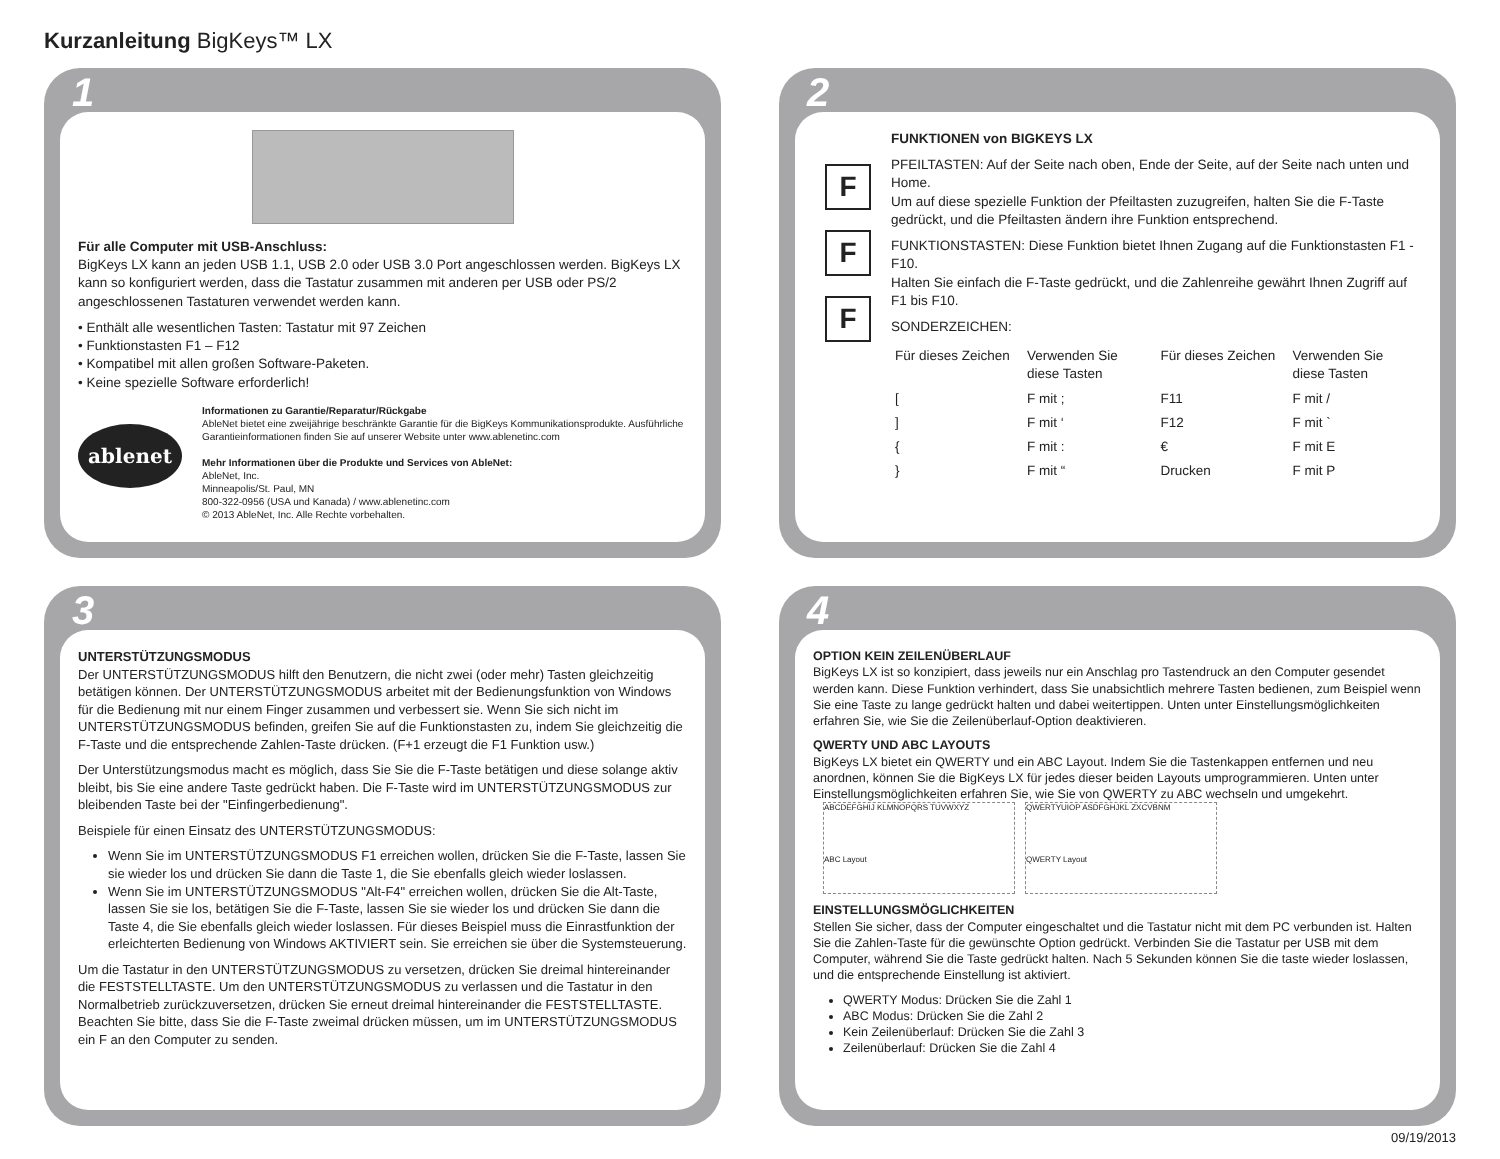Kurzanleitung BigKeys™ LX
1
Für alle Computer mit USB-Anschluss:
BigKeys LX kann an jeden USB 1.1, USB 2.0 oder USB 3.0 Port angeschlossen werden. BigKeys LX kann so konfiguriert werden, dass die Tastatur zusammen mit anderen per USB oder PS/2 angeschlossenen Tastaturen verwendet werden kann.
• Enthält alle wesentlichen Tasten: Tastatur mit 97 Zeichen
• Funktionstasten F1 – F12
• Kompatibel mit allen großen Software-Paketen.
• Keine spezielle Software erforderlich!
ablenet
Informationen zu Garantie/Reparatur/Rückgabe
AbleNet bietet eine zweijährige beschränkte Garantie für die BigKeys Kommunikationsprodukte. Ausführliche Garantieinformationen finden Sie auf unserer Website unter www.ablenetinc.com
Mehr Informationen über die Produkte und Services von AbleNet:
AbleNet, Inc.
Minneapolis/St. Paul, MN
800-322-0956 (USA und Kanada) / www.ablenetinc.com
© 2013 AbleNet, Inc. Alle Rechte vorbehalten.
2
F
F
F
FUNKTIONEN von BIGKEYS LX
PFEILTASTEN: Auf der Seite nach oben, Ende der Seite, auf der Seite nach unten und Home.
Um auf diese spezielle Funktion der Pfeiltasten zuzugreifen, halten Sie die F-Taste gedrückt, und die Pfeiltasten ändern ihre Funktion entsprechend.
FUNKTIONSTASTEN: Diese Funktion bietet Ihnen Zugang auf die Funktionstasten F1 - F10.
Halten Sie einfach die F-Taste gedrückt, und die Zahlenreihe gewährt Ihnen Zugriff auf F1 bis F10.
SONDERZEICHEN:
| Für dieses Zeichen | Verwenden Sie diese Tasten | Für dieses Zeichen | Verwenden Sie diese Tasten |
| --- | --- | --- | --- |
| [ | F mit ; | F11 | F mit / |
| ] | F mit ‘ | F12 | F mit ` |
| { | F mit : | € | F mit E |
| } | F mit “ | Drucken | F mit P |
3
UNTERSTÜTZUNGSMODUS
Der UNTERSTÜTZUNGSMODUS hilft den Benutzern, die nicht zwei (oder mehr) Tasten gleichzeitig betätigen können. Der UNTERSTÜTZUNGSMODUS arbeitet mit der Bedienungsfunktion von Windows für die Bedienung mit nur einem Finger zusammen und verbessert sie. Wenn Sie sich nicht im UNTERSTÜTZUNGSMODUS befinden, greifen Sie auf die Funktionstasten zu, indem Sie gleichzeitig die F-Taste und die entsprechende Zahlen-Taste drücken. (F+1 erzeugt die F1 Funktion usw.)
Der Unterstützungsmodus macht es möglich, dass Sie Sie die F-Taste betätigen und diese solange aktiv bleibt, bis Sie eine andere Taste gedrückt haben. Die F-Taste wird im UNTERSTÜTZUNGSMODUS zur bleibenden Taste bei der "Einfingerbedienung".
Beispiele für einen Einsatz des UNTERSTÜTZUNGSMODUS:
Wenn Sie im UNTERSTÜTZUNGSMODUS F1 erreichen wollen, drücken Sie die F-Taste, lassen Sie sie wieder los und drücken Sie dann die Taste 1, die Sie ebenfalls gleich wieder loslassen.
Wenn Sie im UNTERSTÜTZUNGSMODUS "Alt-F4" erreichen wollen, drücken Sie die Alt-Taste, lassen Sie sie los, betätigen Sie die F-Taste, lassen Sie sie wieder los und drücken Sie dann die Taste 4, die Sie ebenfalls gleich wieder loslassen. Für dieses Beispiel muss die Einrastfunktion der erleichterten Bedienung von Windows AKTIVIERT sein. Sie erreichen sie über die Systemsteuerung.
Um die Tastatur in den UNTERSTÜTZUNGSMODUS zu versetzen, drücken Sie dreimal hintereinander die FESTSTELLTASTE. Um den UNTERSTÜTZUNGSMODUS zu verlassen und die Tastatur in den Normalbetrieb zurückzuversetzen, drücken Sie erneut dreimal hintereinander die FESTSTELLTASTE. Beachten Sie bitte, dass Sie die F-Taste zweimal drücken müssen, um im UNTERSTÜTZUNGSMODUS ein F an den Computer zu senden.
4
OPTION KEIN ZEILENÜBERLAUF
BigKeys LX ist so konzipiert, dass jeweils nur ein Anschlag pro Tastendruck an den Computer gesendet werden kann. Diese Funktion verhindert, dass Sie unabsichtlich mehrere Tasten bedienen, zum Beispiel wenn Sie eine Taste zu lange gedrückt halten und dabei weitertippen. Unten unter Einstellungsmöglichkeiten erfahren Sie, wie Sie die Zeilenüberlauf-Option deaktivieren.
QWERTY UND ABC LAYOUTS
BigKeys LX bietet ein QWERTY und ein ABC Layout. Indem Sie die Tastenkappen entfernen und neu anordnen, können Sie die BigKeys LX für jedes dieser beiden Layouts umprogrammieren. Unten unter Einstellungsmöglichkeiten erfahren Sie, wie Sie von QWERTY zu ABC wechseln und umgekehrt. ABCDEFGHIJ KLMNOPQRS TUVWXYZ
ABC Layout QWERTYUIOP ASDFGHJKL ZXCVBNM
QWERTY Layout
EINSTELLUNGSMÖGLICHKEITEN
Stellen Sie sicher, dass der Computer eingeschaltet und die Tastatur nicht mit dem PC verbunden ist. Halten Sie die Zahlen-Taste für die gewünschte Option gedrückt. Verbinden Sie die Tastatur per USB mit dem Computer, während Sie die Taste gedrückt halten. Nach 5 Sekunden können Sie die taste wieder loslassen, und die entsprechende Einstellung ist aktiviert.
QWERTY Modus: Drücken Sie die Zahl 1
ABC Modus: Drücken Sie die Zahl 2
Kein Zeilenüberlauf: Drücken Sie die Zahl 3
Zeilenüberlauf: Drücken Sie die Zahl 4
09/19/2013